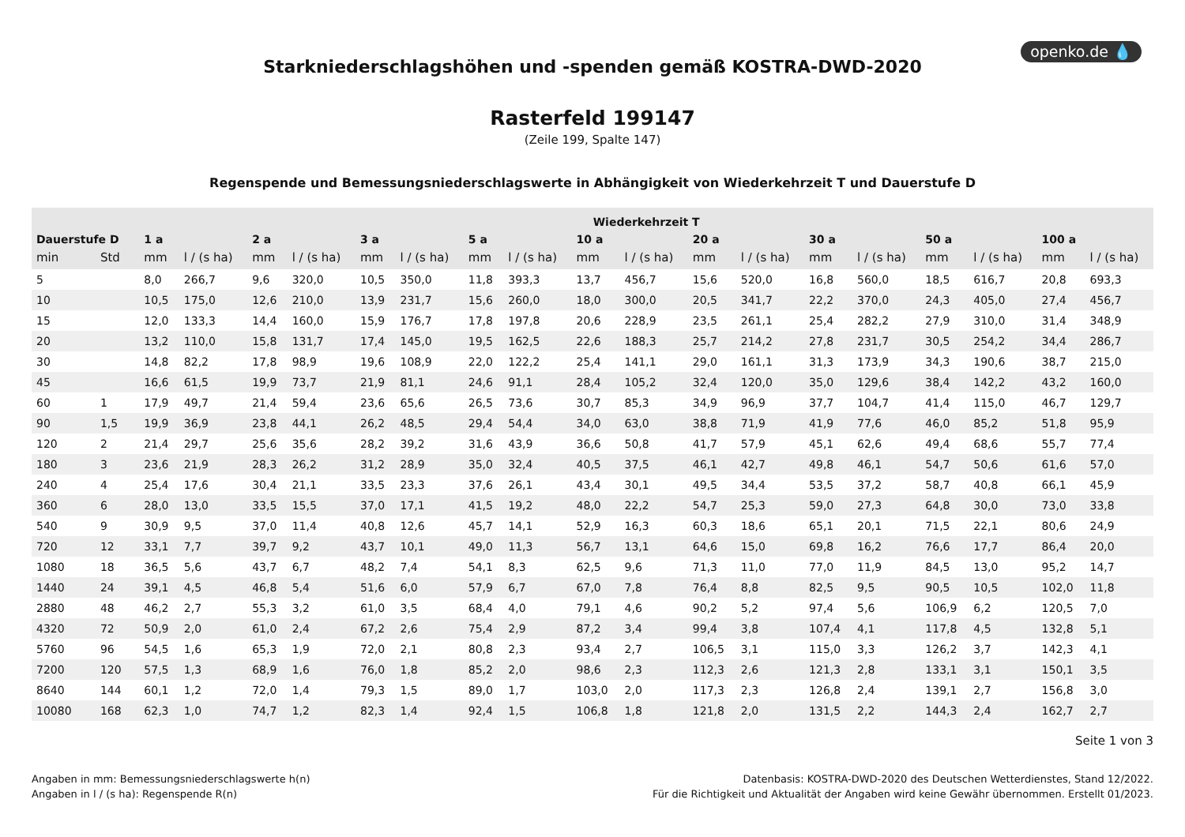openko.de 💧
Starkniederschlagshöhen und -spenden gemäß KOSTRA-DWD-2020
Rasterfeld 199147
(Zeile 199, Spalte 147)
Regenspende und Bemessungsniederschlagswerte in Abhängigkeit von Wiederkehrzeit T und Dauerstufe D
| | | Wiederkehrzeit T | | | | | | | | | | | | | | | | | |
| --- | --- | --- | --- | --- | --- | --- | --- | --- | --- | --- | --- | --- | --- | --- | --- | --- | --- | --- | --- |
| Dauerstufe D | | 1 a | | 2 a | | 3 a | | 5 a | | 10 a | | 20 a | | 30 a | | 50 a | | 100 a | |
| min | Std | mm | l / (s ha) | mm | l / (s ha) | mm | l / (s ha) | mm | l / (s ha) | mm | l / (s ha) | mm | l / (s ha) | mm | l / (s ha) | mm | l / (s ha) | mm | l / (s ha) |
| 5 | | 8,0 | 266,7 | 9,6 | 320,0 | 10,5 | 350,0 | 11,8 | 393,3 | 13,7 | 456,7 | 15,6 | 520,0 | 16,8 | 560,0 | 18,5 | 616,7 | 20,8 | 693,3 |
| 10 | | 10,5 | 175,0 | 12,6 | 210,0 | 13,9 | 231,7 | 15,6 | 260,0 | 18,0 | 300,0 | 20,5 | 341,7 | 22,2 | 370,0 | 24,3 | 405,0 | 27,4 | 456,7 |
| 15 | | 12,0 | 133,3 | 14,4 | 160,0 | 15,9 | 176,7 | 17,8 | 197,8 | 20,6 | 228,9 | 23,5 | 261,1 | 25,4 | 282,2 | 27,9 | 310,0 | 31,4 | 348,9 |
| 20 | | 13,2 | 110,0 | 15,8 | 131,7 | 17,4 | 145,0 | 19,5 | 162,5 | 22,6 | 188,3 | 25,7 | 214,2 | 27,8 | 231,7 | 30,5 | 254,2 | 34,4 | 286,7 |
| 30 | | 14,8 | 82,2 | 17,8 | 98,9 | 19,6 | 108,9 | 22,0 | 122,2 | 25,4 | 141,1 | 29,0 | 161,1 | 31,3 | 173,9 | 34,3 | 190,6 | 38,7 | 215,0 |
| 45 | | 16,6 | 61,5 | 19,9 | 73,7 | 21,9 | 81,1 | 24,6 | 91,1 | 28,4 | 105,2 | 32,4 | 120,0 | 35,0 | 129,6 | 38,4 | 142,2 | 43,2 | 160,0 |
| 60 | 1 | 17,9 | 49,7 | 21,4 | 59,4 | 23,6 | 65,6 | 26,5 | 73,6 | 30,7 | 85,3 | 34,9 | 96,9 | 37,7 | 104,7 | 41,4 | 115,0 | 46,7 | 129,7 |
| 90 | 1,5 | 19,9 | 36,9 | 23,8 | 44,1 | 26,2 | 48,5 | 29,4 | 54,4 | 34,0 | 63,0 | 38,8 | 71,9 | 41,9 | 77,6 | 46,0 | 85,2 | 51,8 | 95,9 |
| 120 | 2 | 21,4 | 29,7 | 25,6 | 35,6 | 28,2 | 39,2 | 31,6 | 43,9 | 36,6 | 50,8 | 41,7 | 57,9 | 45,1 | 62,6 | 49,4 | 68,6 | 55,7 | 77,4 |
| 180 | 3 | 23,6 | 21,9 | 28,3 | 26,2 | 31,2 | 28,9 | 35,0 | 32,4 | 40,5 | 37,5 | 46,1 | 42,7 | 49,8 | 46,1 | 54,7 | 50,6 | 61,6 | 57,0 |
| 240 | 4 | 25,4 | 17,6 | 30,4 | 21,1 | 33,5 | 23,3 | 37,6 | 26,1 | 43,4 | 30,1 | 49,5 | 34,4 | 53,5 | 37,2 | 58,7 | 40,8 | 66,1 | 45,9 |
| 360 | 6 | 28,0 | 13,0 | 33,5 | 15,5 | 37,0 | 17,1 | 41,5 | 19,2 | 48,0 | 22,2 | 54,7 | 25,3 | 59,0 | 27,3 | 64,8 | 30,0 | 73,0 | 33,8 |
| 540 | 9 | 30,9 | 9,5 | 37,0 | 11,4 | 40,8 | 12,6 | 45,7 | 14,1 | 52,9 | 16,3 | 60,3 | 18,6 | 65,1 | 20,1 | 71,5 | 22,1 | 80,6 | 24,9 |
| 720 | 12 | 33,1 | 7,7 | 39,7 | 9,2 | 43,7 | 10,1 | 49,0 | 11,3 | 56,7 | 13,1 | 64,6 | 15,0 | 69,8 | 16,2 | 76,6 | 17,7 | 86,4 | 20,0 |
| 1080 | 18 | 36,5 | 5,6 | 43,7 | 6,7 | 48,2 | 7,4 | 54,1 | 8,3 | 62,5 | 9,6 | 71,3 | 11,0 | 77,0 | 11,9 | 84,5 | 13,0 | 95,2 | 14,7 |
| 1440 | 24 | 39,1 | 4,5 | 46,8 | 5,4 | 51,6 | 6,0 | 57,9 | 6,7 | 67,0 | 7,8 | 76,4 | 8,8 | 82,5 | 9,5 | 90,5 | 10,5 | 102,0 | 11,8 |
| 2880 | 48 | 46,2 | 2,7 | 55,3 | 3,2 | 61,0 | 3,5 | 68,4 | 4,0 | 79,1 | 4,6 | 90,2 | 5,2 | 97,4 | 5,6 | 106,9 | 6,2 | 120,5 | 7,0 |
| 4320 | 72 | 50,9 | 2,0 | 61,0 | 2,4 | 67,2 | 2,6 | 75,4 | 2,9 | 87,2 | 3,4 | 99,4 | 3,8 | 107,4 | 4,1 | 117,8 | 4,5 | 132,8 | 5,1 |
| 5760 | 96 | 54,5 | 1,6 | 65,3 | 1,9 | 72,0 | 2,1 | 80,8 | 2,3 | 93,4 | 2,7 | 106,5 | 3,1 | 115,0 | 3,3 | 126,2 | 3,7 | 142,3 | 4,1 |
| 7200 | 120 | 57,5 | 1,3 | 68,9 | 1,6 | 76,0 | 1,8 | 85,2 | 2,0 | 98,6 | 2,3 | 112,3 | 2,6 | 121,3 | 2,8 | 133,1 | 3,1 | 150,1 | 3,5 |
| 8640 | 144 | 60,1 | 1,2 | 72,0 | 1,4 | 79,3 | 1,5 | 89,0 | 1,7 | 103,0 | 2,0 | 117,3 | 2,3 | 126,8 | 2,4 | 139,1 | 2,7 | 156,8 | 3,0 |
| 10080 | 168 | 62,3 | 1,0 | 74,7 | 1,2 | 82,3 | 1,4 | 92,4 | 1,5 | 106,8 | 1,8 | 121,8 | 2,0 | 131,5 | 2,2 | 144,3 | 2,4 | 162,7 | 2,7 |
Seite 1 von 3
Angaben in mm: Bemessungsniederschlagswerte h(n)
Angaben in l / (s ha): Regenspende R(n)
Datenbasis: KOSTRA-DWD-2020 des Deutschen Wetterdienstes, Stand 12/2022.
Für die Richtigkeit und Aktualität der Angaben wird keine Gewähr übernommen. Erstellt 01/2023.